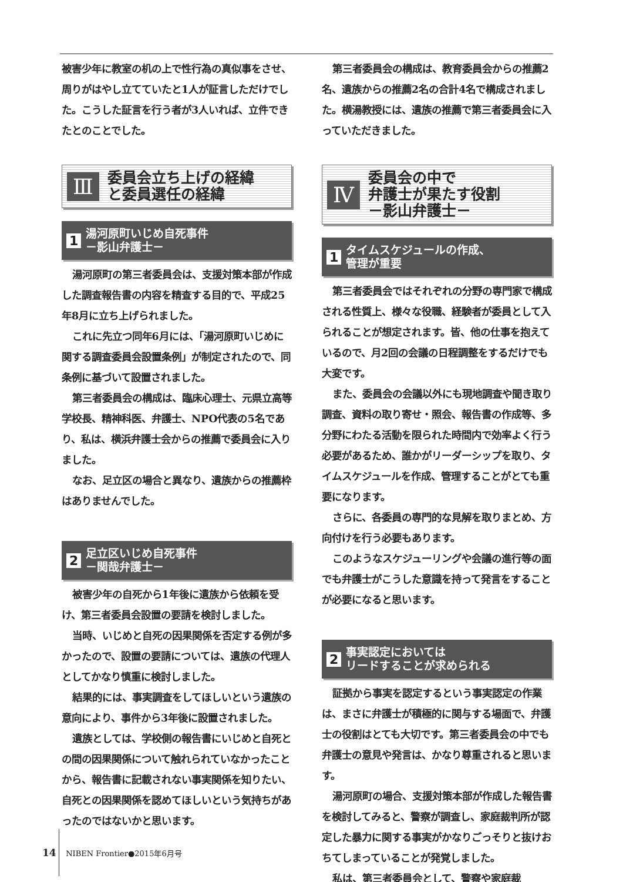被害少年に教室の机の上で性行為の真似事をさせ、周りがはやし立てていたと1人が証言しただけでした。こうした証言を行う者が3人いれば、立件できたとのことでした。
Ⅲ 委員会立ち上げの経緯
と委員選任の経緯
1 湯河原町いじめ自死事件
－影山弁護士－
湯河原町の第三者委員会は、支援対策本部が作成した調査報告書の内容を精査する目的で、平成25年8月に立ち上げられました。
これに先立つ同年6月には、「湯河原町いじめに関する調査委員会設置条例」が制定されたので、同条例に基づいて設置されました。
第三者委員会の構成は、臨床心理士、元県立高等学校長、精神科医、弁護士、NPO代表の5名であり、私は、横浜弁護士会からの推薦で委員会に入りました。
なお、足立区の場合と異なり、遺族からの推薦枠はありませんでした。
2 足立区いじめ自死事件
－関哉弁護士－
被害少年の自死から1年後に遺族から依頼を受け、第三者委員会設置の要請を検討しました。
当時、いじめと自死の因果関係を否定する例が多かったので、設置の要請については、遺族の代理人としてかなり慎重に検討しました。
結果的には、事実調査をしてほしいという遺族の意向により、事件から3年後に設置されました。
遺族としては、学校側の報告書にいじめと自死との間の因果関係について触れられていなかったことから、報告書に記載されない事実関係を知りたい、自死との因果関係を認めてほしいという気持ちがあったのではないかと思います。
第三者委員会の構成は、教育委員会からの推薦2名、遺族からの推薦2名の合計4名で構成されました。横湯教授には、遺族の推薦で第三者委員会に入っていただきました。
Ⅳ 委員会の中で
弁護士が果たす役割
－影山弁護士－
1 タイムスケジュールの作成、
管理が重要
第三者委員会ではそれぞれの分野の専門家で構成される性質上、様々な役職、経験者が委員として入られることが想定されます。皆、他の仕事を抱えているので、月2回の会議の日程調整をするだけでも大変です。
また、委員会の会議以外にも現地調査や聞き取り調査、資料の取り寄せ・照会、報告書の作成等、多分野にわたる活動を限られた時間内で効率よく行う必要があるため、誰かがリーダーシップを取り、タイムスケジュールを作成、管理することがとても重要になります。
さらに、各委員の専門的な見解を取りまとめ、方向付けを行う必要もあります。
このようなスケジューリングや会議の進行等の面でも弁護士がこうした意識を持って発言をすることが必要になると思います。
2 事実認定においては
リードすることが求められる
証拠から事実を認定するという事実認定の作業は、まさに弁護士が積極的に関与する場面で、弁護士の役割はとても大切です。第三者委員会の中でも弁護士の意見や発言は、かなり尊重されると思います。
湯河原町の場合、支援対策本部が作成した報告書を検討してみると、警察が調査し、家庭裁判所が認定した暴力に関する事実がかなりごっそりと抜けおちてしまっていることが発覚しました。
私は、第三者委員会として、警察や家庭裁
14 NIBEN Frontier●2015年6月号